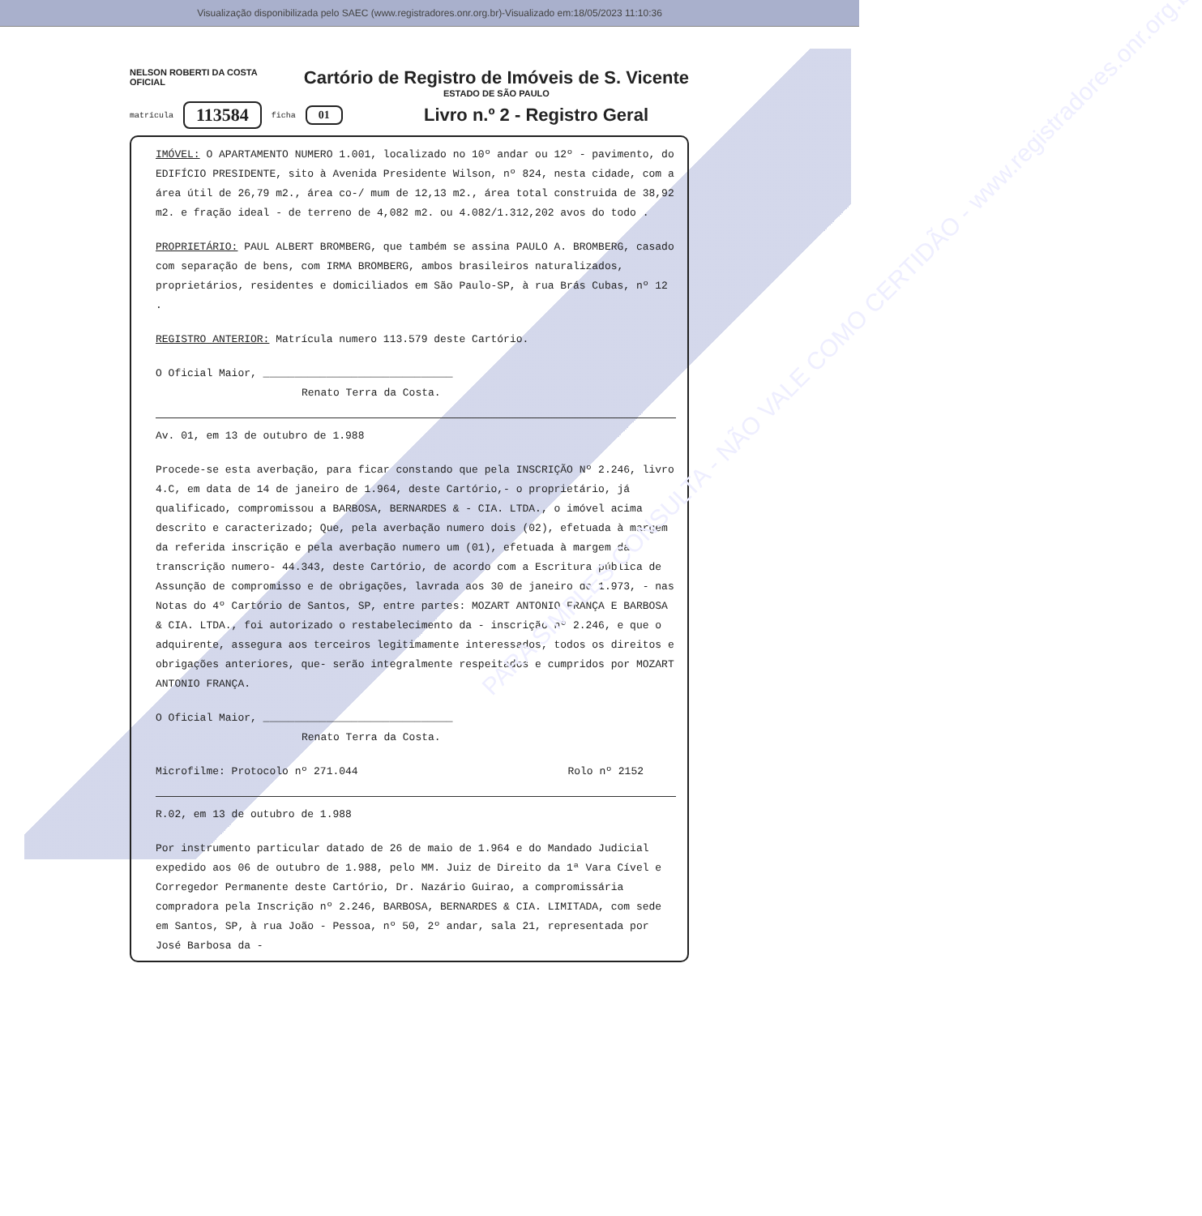Visualização disponibilizada pelo SAEC (www.registradores.onr.org.br)-Visualizado em:18/05/2023 11:10:36
NELSON ROBERTI DA COSTA
OFICIAL
Cartório de Registro de Imóveis de S. Vicente
ESTADO DE SÃO PAULO
matrícula 113584 ficha 01 Livro n.º 2 - Registro Geral
IMÓVEL: O APARTAMENTO NUMERO 1.001, localizado no 10º andar ou 12º - pavimento, do EDIFÍCIO PRESIDENTE, sito à Avenida Presidente Wilson, nº 824, nesta cidade, com a área útil de 26,79 m2., área co-/ mum de 12,13 m2., área total construida de 38,92 m2. e fração ideal - de terreno de 4,082 m2. ou 4.082/1.312,202 avos do todo .
PROPRIETÁRIO: PAUL ALBERT BROMBERG, que também se assina PAULO A. BROMBERG, casado com separação de bens, com IRMA BROMBERG, ambos brasileiros naturalizados, proprietários, residentes e domiciliados em São Paulo-SP, à rua Brás Cubas, nº 12 .
REGISTRO ANTERIOR: Matrícula numero 113.579 deste Cartório.
O Oficial Maior, ______________________________
Renato Terra da Costa.
Av. 01, em 13 de outubro de 1.988
Procede-se esta averbação, para ficar constando que pela INSCRIÇÃO Nº 2.246, livro 4.C, em data de 14 de janeiro de 1.964, deste Cartório,- o proprietário, já qualificado, compromissou a BARBOSA, BERNARDES & - CIA. LTDA., o imóvel acima descrito e caracterizado; Que, pela averbação numero dois (02), efetuada à margem da referida inscrição e pela averbação numero um (01), efetuada à margem da transcrição numero- 44.343, deste Cartório, de acordo com a Escritura pública de Assunção de compromisso e de obrigações, lavrada aos 30 de janeiro de 1.973, - nas Notas do 4º Cartório de Santos, SP, entre partes: MOZART ANTONIO FRANÇA E BARBOSA & CIA. LTDA., foi autorizado o restabelecimento da - inscrição nº 2.246, e que o adquirente, assegura aos terceiros legitimamente interessados, todos os direitos e obrigações anteriores, que- serão integralmente respeitados e cumpridos por MOZART ANTONIO FRANÇA.
O Oficial Maior, ______________________________
Renato Terra da Costa.
Microfilme: Protocolo nº 271.044 Rolo nº 2152
R.02, em 13 de outubro de 1.988
Por instrumento particular datado de 26 de maio de 1.964 e do Mandado Judicial expedido aos 06 de outubro de 1.988, pelo MM. Juiz de Direito da 1ª Vara Cível e Corregedor Permanente deste Cartório, Dr. Nazário Guirao, a compromissária compradora pela Inscrição nº 2.246, BARBOSA, BERNARDES & CIA. LIMITADA, com sede em Santos, SP, à rua João - Pessoa, nº 50, 2º andar, sala 21, representada por José Barbosa da -
PARA SIMPLES CONSULTA - NÃO VALE COMO CERTIDÃO - www.registradores.onr.org.br